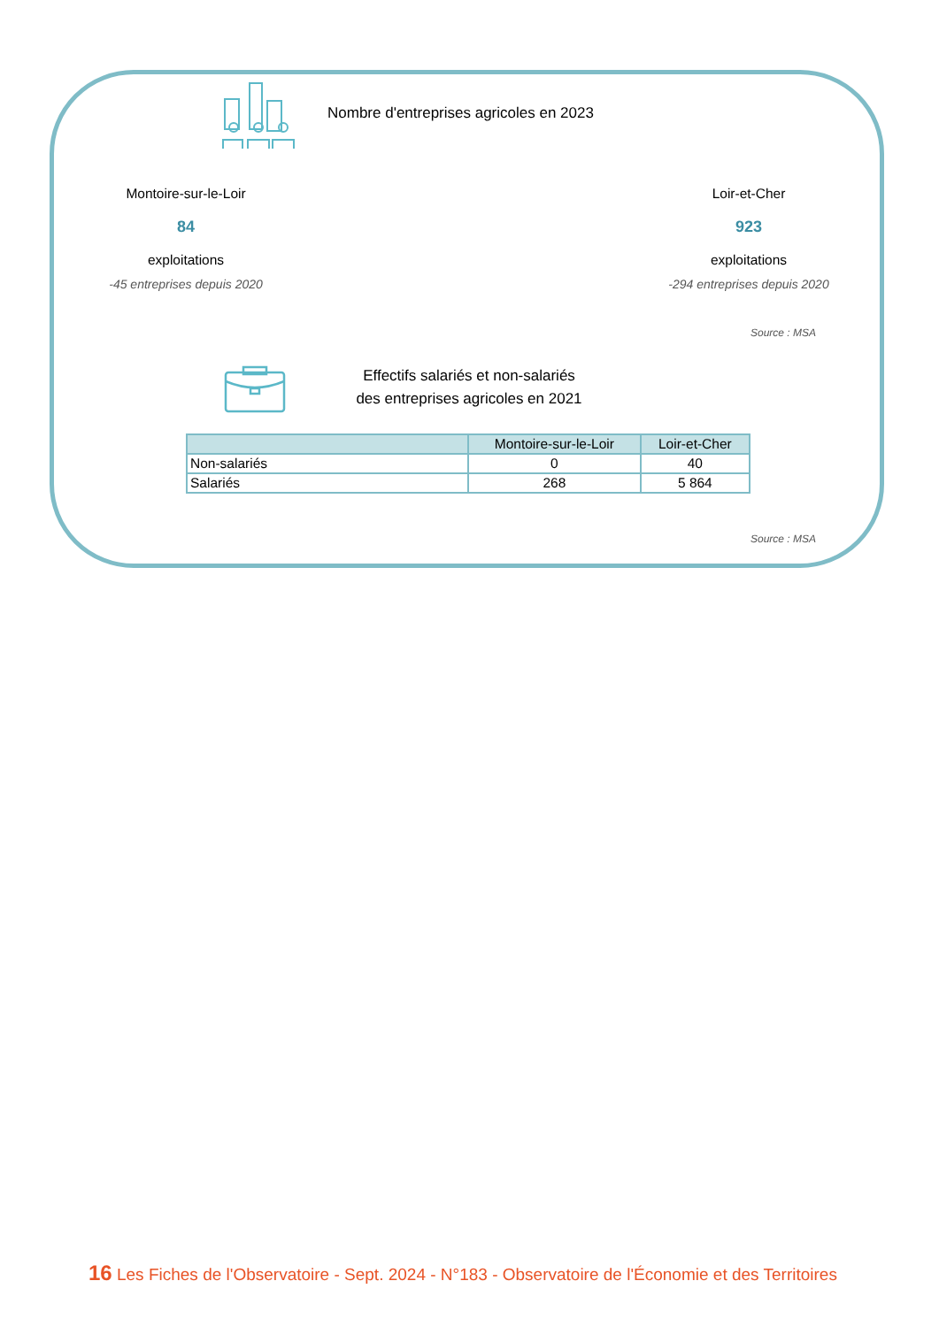Nombre d'entreprises agricoles en 2023
Montoire-sur-le-Loir
84
exploitations
-45 entreprises depuis 2020
Loir-et-Cher
923
exploitations
-294 entreprises depuis 2020
Source : MSA
Effectifs salariés et non-salariés
des entreprises agricoles en 2021
| | Montoire-sur-le-Loir | Loir-et-Cher |
| --- | --- | --- |
| Non-salariés | 0 | 40 |
| Salariés | 268 | 5 864 |
Source : MSA
16 Les Fiches de l'Observatoire - Sept. 2024 - N°183 - Observatoire de l'Économie et des Territoires